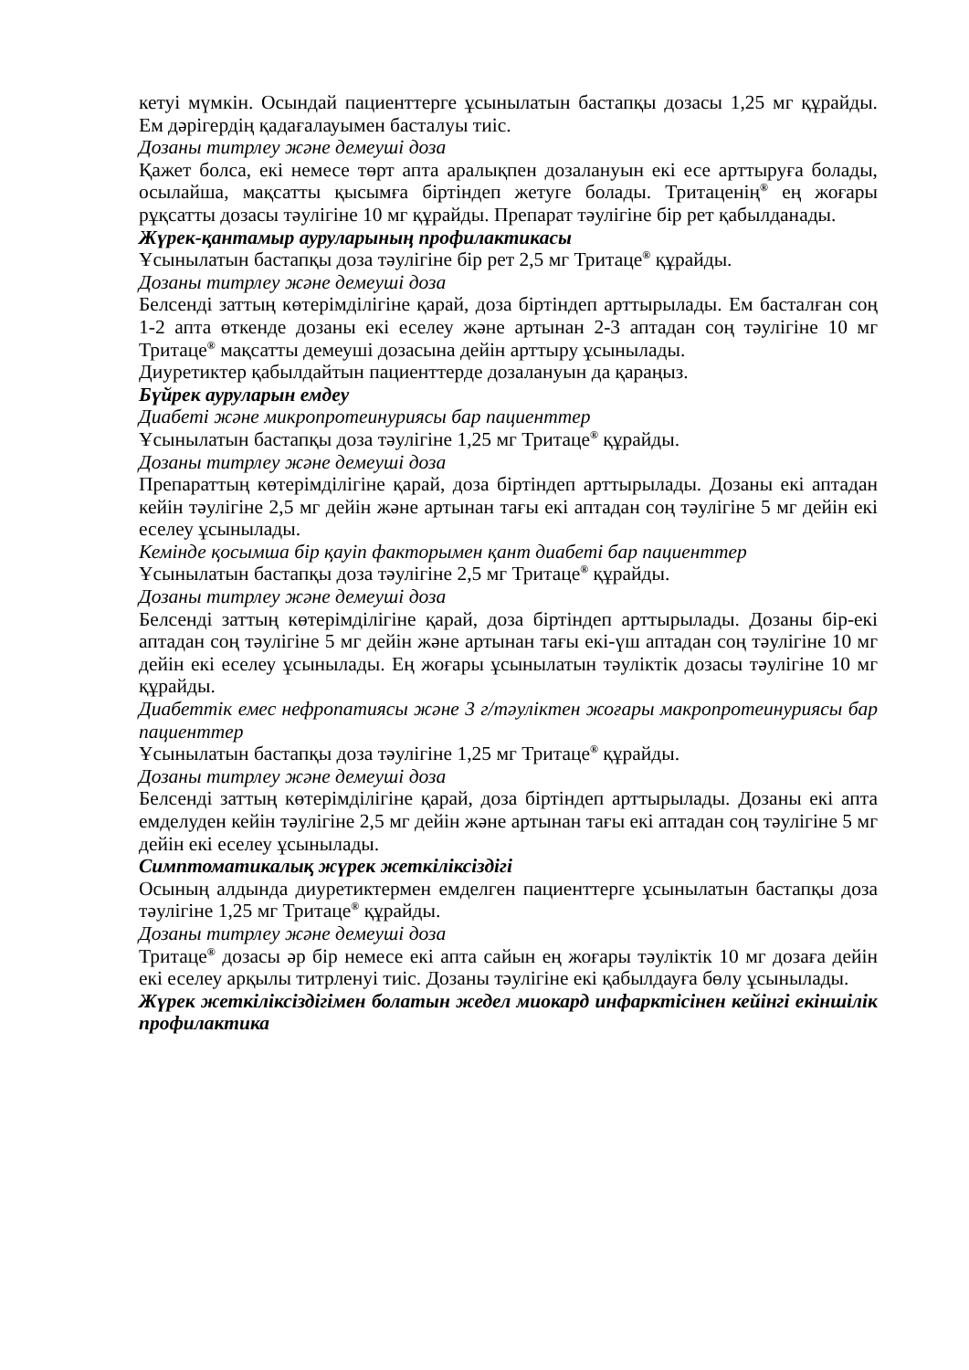кетуі мүмкін. Осындай пациенттерге ұсынылатын бастапқы дозасы 1,25 мг құрайды. Ем дәрігердің қадағалауымен басталуы тиіс.
Дозаны титрлеу және демеуші доза
Қажет болса, екі немесе төрт апта аралықпен дозалануын екі есе арттыруға болады, осылайша, мақсатты қысымға біртіндеп жетуге болады. Тритаценің<sup>®</sup> ең жоғары рұқсатты дозасы тәулігіне 10 мг құрайды. Препарат тәулігіне бір рет қабылданады.
Жүрек-қантамыр ауруларының профилактикасы
Ұсынылатын бастапқы доза тәулігіне бір рет 2,5 мг Тритаце<sup>®</sup> құрайды.
Дозаны титрлеу және демеуші доза
Белсенді заттың көтерімділігіне қарай, доза біртіндеп арттырылады. Ем басталған соң 1-2 апта өткенде дозаны екі еселеу және артынан 2-3 аптадан соң тәулігіне 10 мг Тритаце<sup>®</sup> мақсатты демеуші дозасына дейін арттыру ұсынылады.
Диуретиктер қабылдайтын пациенттерде дозалануын да қараңыз.
Бүйрек ауруларын емдеу
Диабеті және микропротеинуриясы бар пациенттер
Ұсынылатын бастапқы доза тәулігіне 1,25 мг Тритаце<sup>®</sup> құрайды.
Дозаны титрлеу және демеуші доза
Препараттың көтерімділігіне қарай, доза біртіндеп арттырылады. Дозаны екі аптадан кейін тәулігіне 2,5 мг дейін және артынан тағы екі аптадан соң тәулігіне 5 мг дейін екі еселеу ұсынылады.
Кемінде қосымша бір қауіп факторымен қант диабеті бар пациенттер
Ұсынылатын бастапқы доза тәулігіне 2,5 мг Тритаце<sup>®</sup> құрайды.
Дозаны титрлеу және демеуші доза
Белсенді заттың көтерімділігіне қарай, доза біртіндеп арттырылады. Дозаны бір-екі аптадан соң тәулігіне 5 мг дейін және артынан тағы екі-үш аптадан соң тәулігіне 10 мг дейін екі еселеу ұсынылады. Ең жоғары ұсынылатын тәуліктік дозасы тәулігіне 10 мг құрайды.
Диабеттік емес нефропатиясы және 3 г/тәуліктен жоғары макропротеинуриясы бар пациенттер
Ұсынылатын бастапқы доза тәулігіне 1,25 мг Тритаце<sup>®</sup> құрайды.
Дозаны титрлеу және демеуші доза
Белсенді заттың көтерімділігіне қарай, доза біртіндеп арттырылады. Дозаны екі апта емделуден кейін тәулігіне 2,5 мг дейін және артынан тағы екі аптадан соң тәулігіне 5 мг дейін екі еселеу ұсынылады.
Симптоматикалық жүрек жеткіліксіздігі
Осының алдында диуретиктермен емделген пациенттерге ұсынылатын бастапқы доза тәулігіне 1,25 мг Тритаце<sup>®</sup> құрайды.
Дозаны титрлеу және демеуші доза
Тритаце<sup>®</sup> дозасы әр бір немесе екі апта сайын ең жоғары тәуліктік 10 мг дозаға дейін екі еселеу арқылы титрленуі тиіс. Дозаны тәулігіне екі қабылдауға бөлу ұсынылады.
Жүрек жеткіліксіздігімен болатын жедел миокард инфарктісінен кейінгі екіншілік профилактика